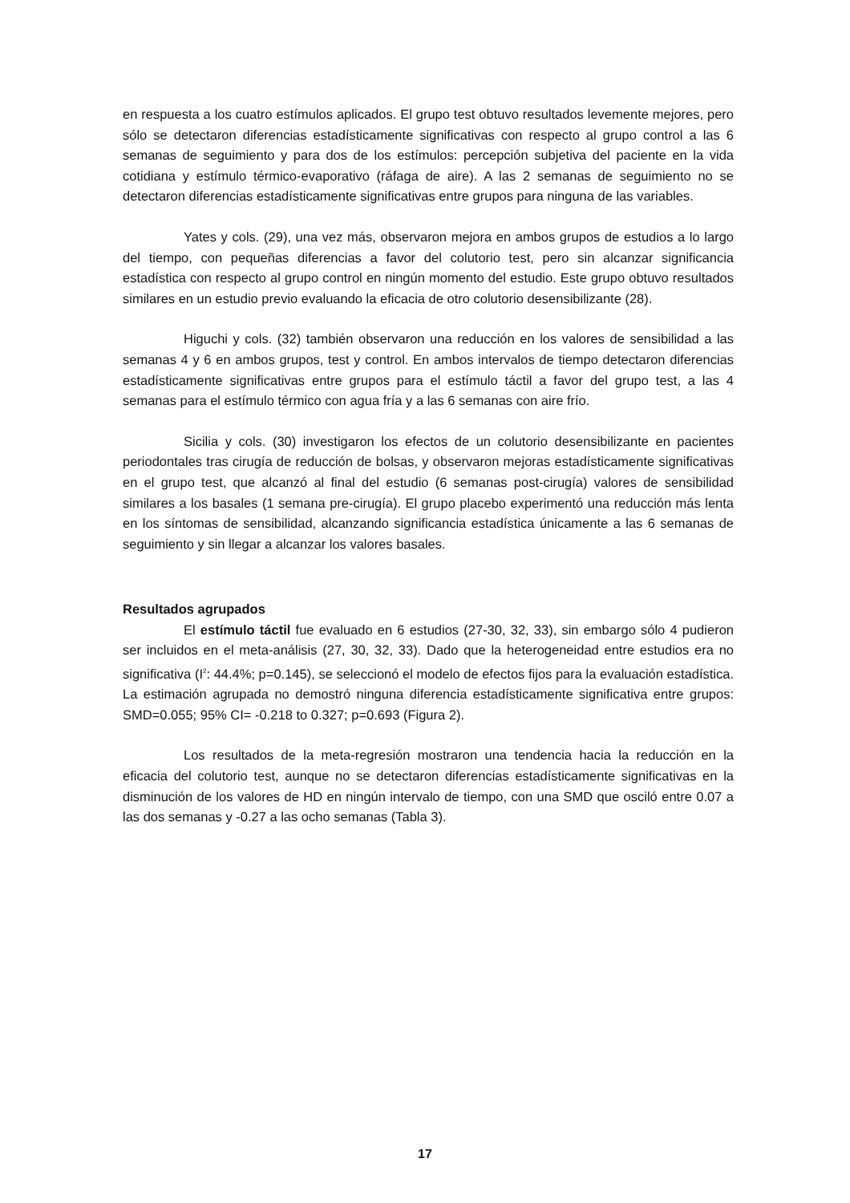en respuesta a los cuatro estímulos aplicados. El grupo test obtuvo resultados levemente mejores, pero sólo se detectaron diferencias estadísticamente significativas con respecto al grupo control a las 6 semanas de seguimiento y para dos de los estímulos: percepción subjetiva del paciente en la vida cotidiana y estímulo térmico-evaporativo (ráfaga de aire). A las 2 semanas de seguimiento no se detectaron diferencias estadísticamente significativas entre grupos para ninguna de las variables.
Yates y cols. (29), una vez más, observaron mejora en ambos grupos de estudios a lo largo del tiempo, con pequeñas diferencias a favor del colutorio test, pero sin alcanzar significancia estadística con respecto al grupo control en ningún momento del estudio. Este grupo obtuvo resultados similares en un estudio previo evaluando la eficacia de otro colutorio desensibilizante (28).
Higuchi y cols. (32) también observaron una reducción en los valores de sensibilidad a las semanas 4 y 6 en ambos grupos, test y control. En ambos intervalos de tiempo detectaron diferencias estadísticamente significativas entre grupos para el estímulo táctil a favor del grupo test, a las 4 semanas para el estímulo térmico con agua fría y a las 6 semanas con aire frío.
Sicilia y cols. (30) investigaron los efectos de un colutorio desensibilizante en pacientes periodontales tras cirugía de reducción de bolsas, y observaron mejoras estadísticamente significativas en el grupo test, que alcanzó al final del estudio (6 semanas post-cirugía) valores de sensibilidad similares a los basales (1 semana pre-cirugía). El grupo placebo experimentó una reducción más lenta en los síntomas de sensibilidad, alcanzando significancia estadística únicamente a las 6 semanas de seguimiento y sin llegar a alcanzar los valores basales.
Resultados agrupados
El estímulo táctil fue evaluado en 6 estudios (27-30, 32, 33), sin embargo sólo 4 pudieron ser incluidos en el meta-análisis (27, 30, 32, 33). Dado que la heterogeneidad entre estudios era no significativa (I<sup>2</sup>: 44.4%; p=0.145), se seleccionó el modelo de efectos fijos para la evaluación estadística. La estimación agrupada no demostró ninguna diferencia estadísticamente significativa entre grupos: SMD=0.055; 95% CI= -0.218 to 0.327; p=0.693 (Figura 2).
Los resultados de la meta-regresión mostraron una tendencia hacia la reducción en la eficacia del colutorio test, aunque no se detectaron diferencias estadísticamente significativas en la disminución de los valores de HD en ningún intervalo de tiempo, con una SMD que osciló entre 0.07 a las dos semanas y -0.27 a las ocho semanas (Tabla 3).
17